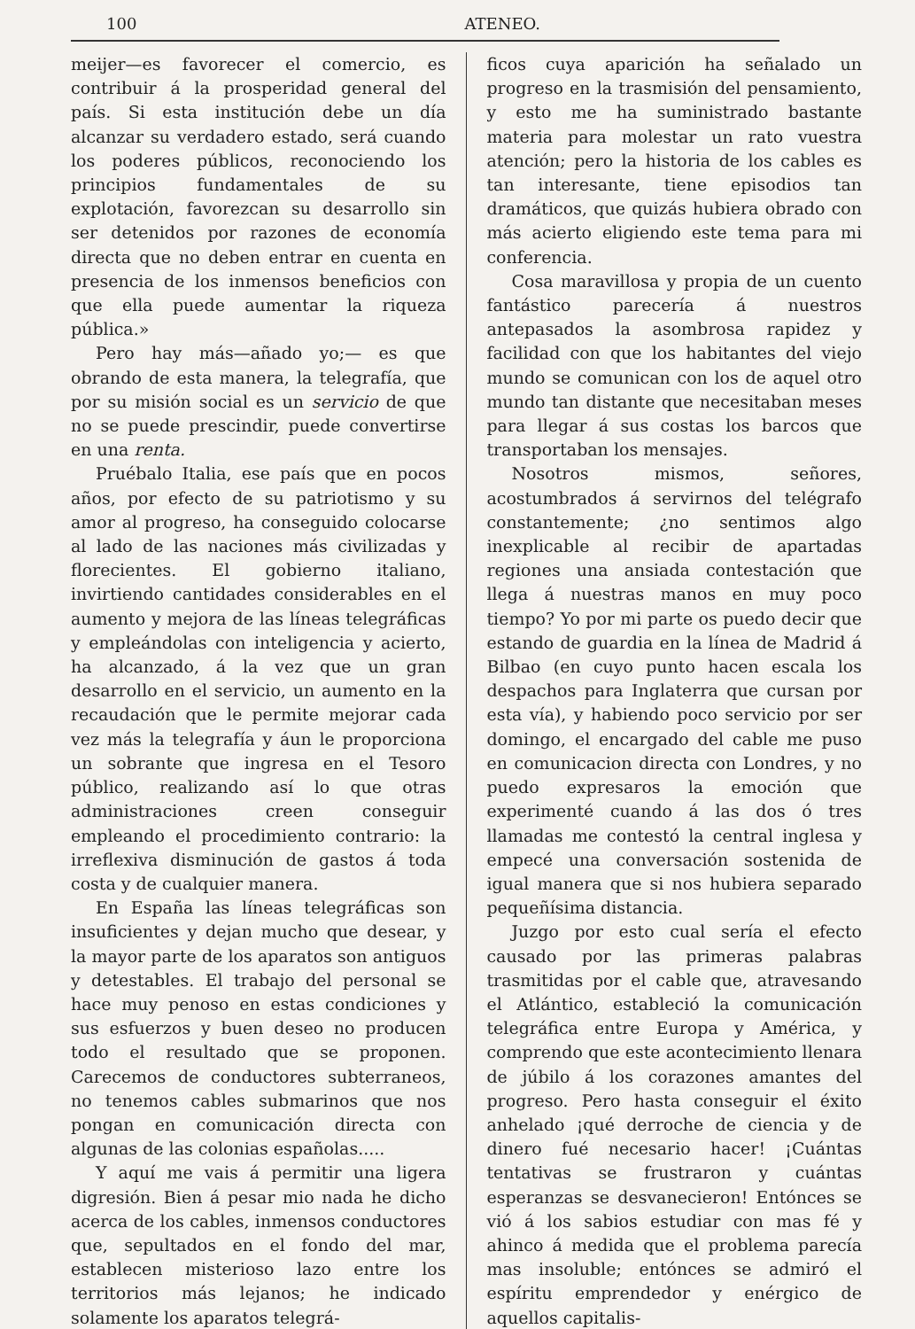100 ATENEO.
meijer—es favorecer el comercio, es contribuir á la prosperidad general del país. Si esta institución debe un día alcanzar su verdadero estado, será cuando los poderes públicos, reconociendo los principios fundamentales de su explotación, favorezcan su desarrollo sin ser detenidos por razones de economía directa que no deben entrar en cuenta en presencia de los inmensos beneficios con que ella puede aumentar la riqueza pública.»
Pero hay más—añado yo;— es que obrando de esta manera, la telegrafía, que por su misión social es un servicio de que no se puede prescindir, puede convertirse en una renta.
Pruébalo Italia, ese país que en pocos años, por efecto de su patriotismo y su amor al progreso, ha conseguido colocarse al lado de las naciones más civilizadas y florecientes. El gobierno italiano, invirtiendo cantidades considerables en el aumento y mejora de las líneas telegráficas y empleándolas con inteligencia y acierto, ha alcanzado, á la vez que un gran desarrollo en el servicio, un aumento en la recaudación que le permite mejorar cada vez más la telegrafía y áun le proporciona un sobrante que ingresa en el Tesoro público, realizando así lo que otras administraciones creen conseguir empleando el procedimiento contrario: la irreflexiva disminución de gastos á toda costa y de cualquier manera.
En España las líneas telegráficas son insuficientes y dejan mucho que desear, y la mayor parte de los aparatos son antiguos y detestables. El trabajo del personal se hace muy penoso en estas condiciones y sus esfuerzos y buen deseo no producen todo el resultado que se proponen. Carecemos de conductores subterraneos, no tenemos cables submarinos que nos pongan en comunicación directa con algunas de las colonias españolas.....
Y aquí me vais á permitir una ligera digresión. Bien á pesar mio nada he dicho acerca de los cables, inmensos conductores que, sepultados en el fondo del mar, establecen misterioso lazo entre los territorios más lejanos; he indicado solamente los aparatos telegrá-
ficos cuya aparición ha señalado un progreso en la trasmisión del pensamiento, y esto me ha suministrado bastante materia para molestar un rato vuestra atención; pero la historia de los cables es tan interesante, tiene episodios tan dramáticos, que quizás hubiera obrado con más acierto eligiendo este tema para mi conferencia.
Cosa maravillosa y propia de un cuento fantástico parecería á nuestros antepasados la asombrosa rapidez y facilidad con que los habitantes del viejo mundo se comunican con los de aquel otro mundo tan distante que necesitaban meses para llegar á sus costas los barcos que transportaban los mensajes.
Nosotros mismos, señores, acostumbrados á servirnos del telégrafo constantemente; ¿no sentimos algo inexplicable al recibir de apartadas regiones una ansiada contestación que llega á nuestras manos en muy poco tiempo? Yo por mi parte os puedo decir que estando de guardia en la línea de Madrid á Bilbao (en cuyo punto hacen escala los despachos para Inglaterra que cursan por esta vía), y habiendo poco servicio por ser domingo, el encargado del cable me puso en comunicacion directa con Londres, y no puedo expresaros la emoción que experimenté cuando á las dos ó tres llamadas me contestó la central inglesa y empecé una conversación sostenida de igual manera que si nos hubiera separado pequeñísima distancia.
Juzgo por esto cual sería el efecto causado por las primeras palabras trasmitidas por el cable que, atravesando el Atlántico, estableció la comunicación telegráfica entre Europa y América, y comprendo que este acontecimiento llenara de júbilo á los corazones amantes del progreso. Pero hasta conseguir el éxito anhelado ¡qué derroche de ciencia y de dinero fué necesario hacer! ¡Cuántas tentativas se frustraron y cuántas esperanzas se desvanecieron! Entónces se vió á los sabios estudiar con mas fé y ahinco á medida que el problema parecía mas insoluble; entónces se admiró el espíritu emprendedor y enérgico de aquellos capitalis-